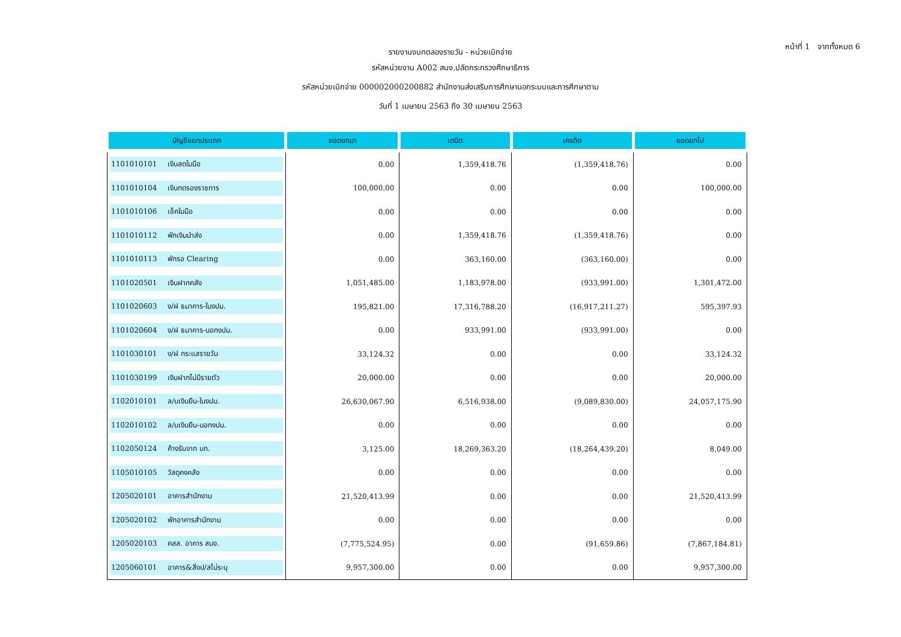หน้าที่ 1 จากทั้งหมด 6
รายงานงบทดลองรายวัน - หน่วยเบิกจ่าย
รหัสหน่วยงาน A002 สนง.ปลัดกระทรวงศึกษาธิการ
รหัสหน่วยเบิกจ่าย 000002000200882 สำนักงานส่งเสริมการศึกษานอกระบบและการศึกษาตาม
วันที่ 1 เมษายน 2563 ถึง 30 เมษายน 2563
| บัญชีแยกประเภท | ยอดยกมา | เดบิต | เครดิต | ยอดยกไป |
| --- | --- | --- | --- | --- |
| 1101010101 เงินสดในมือ | 0.00 | 1,359,418.76 | (1,359,418.76) | 0.00 |
| 1101010104 เงินทดรองราชการ | 100,000.00 | 0.00 | 0.00 | 100,000.00 |
| 1101010106 เช็คในมือ | 0.00 | 0.00 | 0.00 | 0.00 |
| 1101010112 พักเงินนำส่ง | 0.00 | 1,359,418.76 | (1,359,418.76) | 0.00 |
| 1101010113 พักรอ Clearing | 0.00 | 363,160.00 | (363,160.00) | 0.00 |
| 1101020501 เงินฝากคลัง | 1,051,485.00 | 1,183,978.00 | (933,991.00) | 1,301,472.00 |
| 1101020603 ง/ฝ ธนาคาร-ในงปม. | 195,821.00 | 17,316,788.20 | (16,917,211.27) | 595,397.93 |
| 1101020604 ง/ฝ ธนาคาร-นอกงปม. | 0.00 | 933,991.00 | (933,991.00) | 0.00 |
| 1101030101 ง/ฝ กระแสรายวัน | 33,124.32 | 0.00 | 0.00 | 33,124.32 |
| 1101030199 เงินฝากไม่มีรายตัว | 20,000.00 | 0.00 | 0.00 | 20,000.00 |
| 1102010101 ล/นเงินยืม-ในงปม. | 26,630,067.90 | 6,516,938.00 | (9,089,830.00) | 24,057,175.90 |
| 1102010102 ล/นเงินยืม-นอกงปม. | 0.00 | 0.00 | 0.00 | 0.00 |
| 1102050124 ค้างรับจาก บก. | 3,125.00 | 18,269,363.20 | (18,264,439.20) | 8,049.00 |
| 1105010105 วัสดุคงคลัง | 0.00 | 0.00 | 0.00 | 0.00 |
| 1205020101 อาคารสำนักงาน | 21,520,413.99 | 0.00 | 0.00 | 21,520,413.99 |
| 1205020102 พักอาคารสำนักงาน | 0.00 | 0.00 | 0.00 | 0.00 |
| 1205020103 คสส. อาคาร สนง. | (7,775,524.95) | 0.00 | (91,659.86) | (7,867,184.81) |
| 1205060101 อาคาร&สิ่งป/สไม่ระบุ | 9,957,300.00 | 0.00 | 0.00 | 9,957,300.00 |